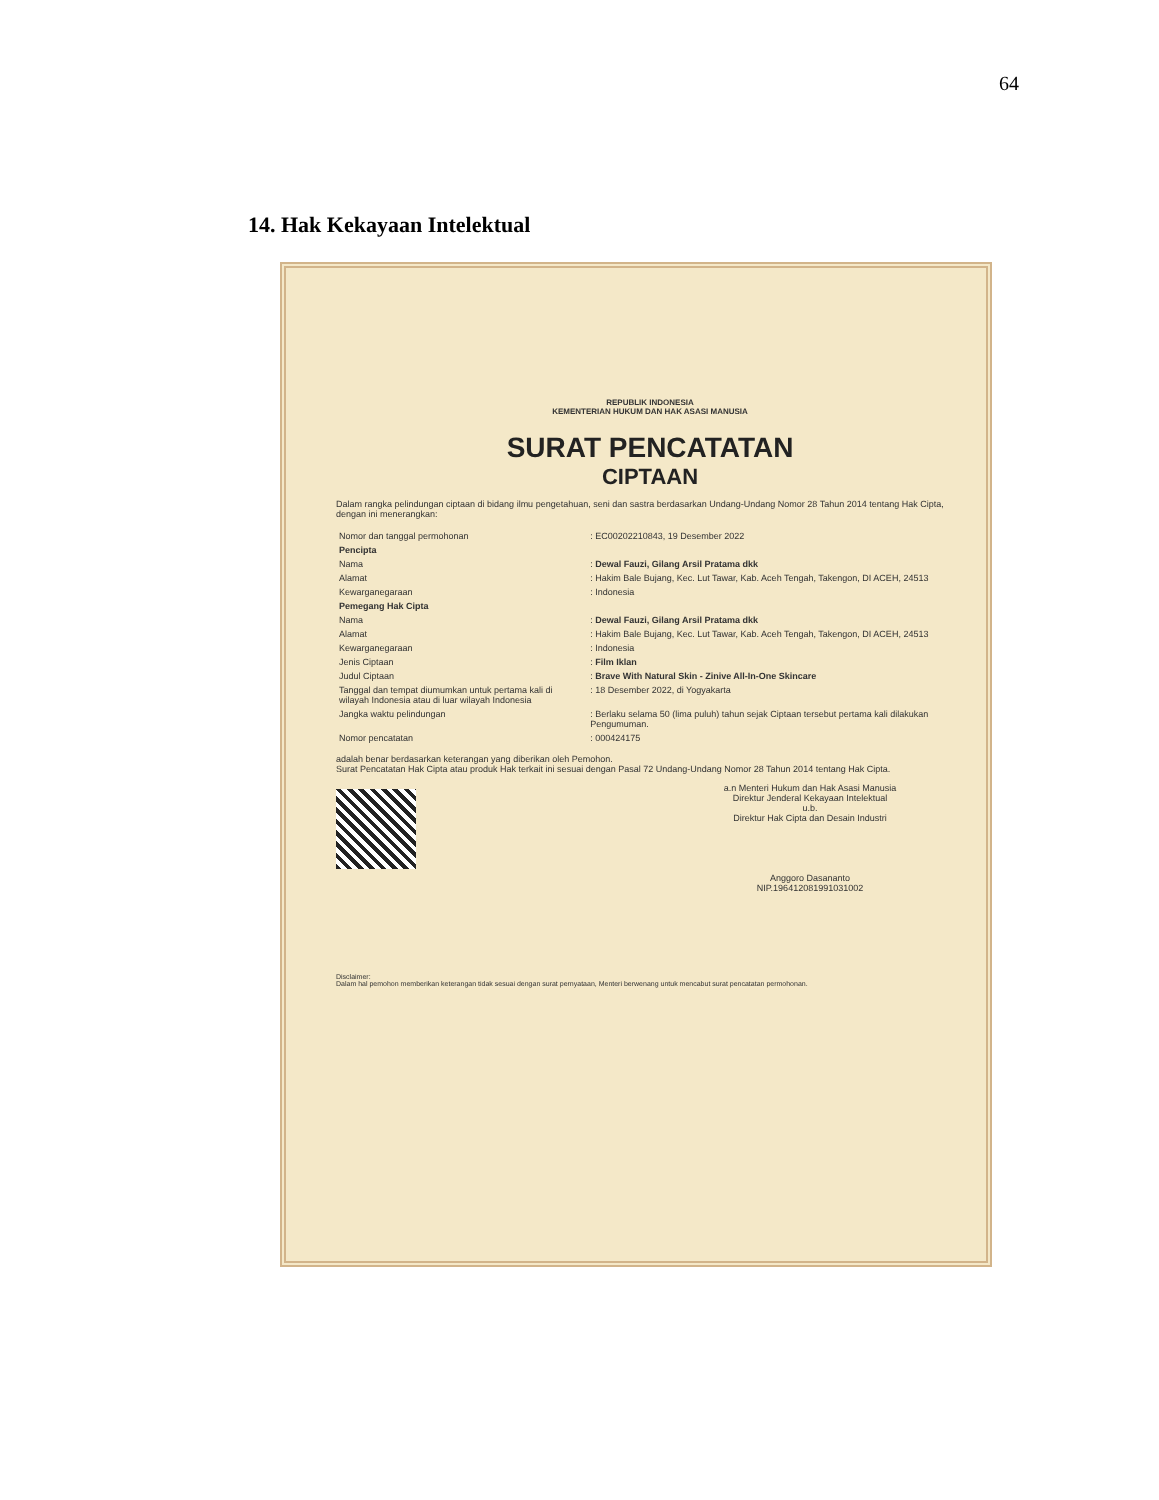64
14. Hak Kekayaan Intelektual
REPUBLIK INDONESIA
KEMENTERIAN HUKUM DAN HAK ASASI MANUSIA
SURAT PENCATATAN
CIPTAAN
Dalam rangka pelindungan ciptaan di bidang ilmu pengetahuan, seni dan sastra berdasarkan Undang-Undang Nomor 28 Tahun 2014 tentang Hak Cipta, dengan ini menerangkan:
| Nomor dan tanggal permohonan | : EC00202210843, 19 Desember 2022 |
| Pencipta | |
| Nama | : Dewal Fauzi, Gilang Arsil Pratama dkk |
| Alamat | : Hakim Bale Bujang, Kec. Lut Tawar, Kab. Aceh Tengah, Takengon, DI ACEH, 24513 |
| Kewarganegaraan | : Indonesia |
| Pemegang Hak Cipta | |
| Nama | : Dewal Fauzi, Gilang Arsil Pratama dkk |
| Alamat | : Hakim Bale Bujang, Kec. Lut Tawar, Kab. Aceh Tengah, Takengon, DI ACEH, 24513 |
| Kewarganegaraan | : Indonesia |
| Jenis Ciptaan | : Film Iklan |
| Judul Ciptaan | : Brave With Natural Skin - Zinive All-In-One Skincare |
| Tanggal dan tempat diumumkan untuk pertama kali di wilayah Indonesia atau di luar wilayah Indonesia | : 18 Desember 2022, di Yogyakarta |
| Jangka waktu pelindungan | : Berlaku selama 50 (lima puluh) tahun sejak Ciptaan tersebut pertama kali dilakukan Pengumuman. |
| Nomor pencatatan | : 000424175 |
adalah benar berdasarkan keterangan yang diberikan oleh Pemohon.
Surat Pencatatan Hak Cipta atau produk Hak terkait ini sesuai dengan Pasal 72 Undang-Undang Nomor 28 Tahun 2014 tentang Hak Cipta.
a.n Menteri Hukum dan Hak Asasi Manusia
Direktur Jenderal Kekayaan Intelektual
u.b.
Direktur Hak Cipta dan Desain Industri
Anggoro Dasananto
NIP.196412081991031002
Disclaimer:
Dalam hal pemohon memberikan keterangan tidak sesuai dengan surat pernyataan, Menteri berwenang untuk mencabut surat pencatatan permohonan.